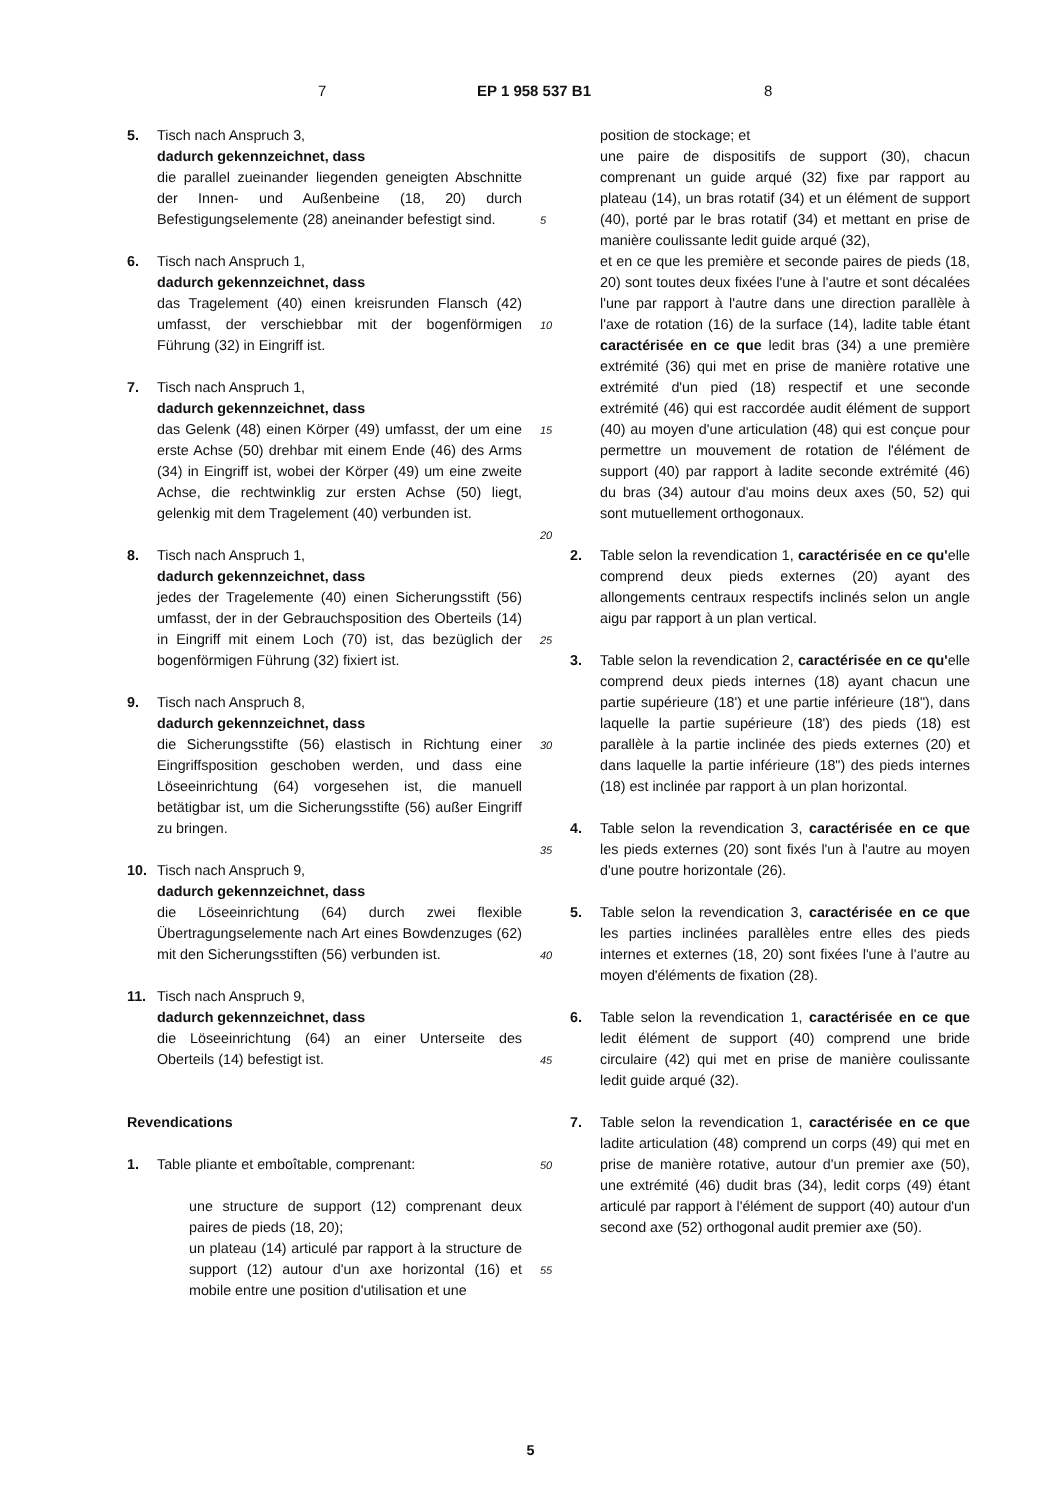7 EP 1 958 537 B1 8
5. Tisch nach Anspruch 3,
dadurch gekennzeichnet, dass
die parallel zueinander liegenden geneigten Abschnitte der Innen- und Außenbeine (18, 20) durch Befestigungselemente (28) aneinander befestigt sind.
6. Tisch nach Anspruch 1,
dadurch gekennzeichnet, dass
das Tragelement (40) einen kreisrunden Flansch (42) umfasst, der verschiebbar mit der bogenförmigen Führung (32) in Eingriff ist.
7. Tisch nach Anspruch 1,
dadurch gekennzeichnet, dass
das Gelenk (48) einen Körper (49) umfasst, der um eine erste Achse (50) drehbar mit einem Ende (46) des Arms (34) in Eingriff ist, wobei der Körper (49) um eine zweite Achse, die rechtwinklig zur ersten Achse (50) liegt, gelenkig mit dem Tragelement (40) verbunden ist.
8. Tisch nach Anspruch 1,
dadurch gekennzeichnet, dass
jedes der Tragelemente (40) einen Sicherungsstift (56) umfasst, der in der Gebrauchsposition des Oberteils (14) in Eingriff mit einem Loch (70) ist, das bezüglich der bogenförmigen Führung (32) fixiert ist.
9. Tisch nach Anspruch 8,
dadurch gekennzeichnet, dass
die Sicherungsstifte (56) elastisch in Richtung einer Eingriffsposition geschoben werden, und dass eine Löseeinrichtung (64) vorgesehen ist, die manuell betätigbar ist, um die Sicherungsstifte (56) außer Eingriff zu bringen.
10. Tisch nach Anspruch 9,
dadurch gekennzeichnet, dass
die Löseeinrichtung (64) durch zwei flexible Übertragungselemente nach Art eines Bowdenzuges (62) mit den Sicherungsstiften (56) verbunden ist.
11. Tisch nach Anspruch 9,
dadurch gekennzeichnet, dass
die Löseeinrichtung (64) an einer Unterseite des Oberteils (14) befestigt ist.
Revendications
1. Table pliante et emboîtable, comprenant:
une structure de support (12) comprenant deux paires de pieds (18, 20);
un plateau (14) articulé par rapport à la structure de support (12) autour d'un axe horizontal (16) et mobile entre une position d'utilisation et une
5
10
15
20
25
30
35
40
45
50
55
position de stockage; et
une paire de dispositifs de support (30), chacun comprenant un guide arqué (32) fixe par rapport au plateau (14), un bras rotatif (34) et un élément de support (40), porté par le bras rotatif (34) et mettant en prise de manière coulissante ledit guide arqué (32),
et en ce que les première et seconde paires de pieds (18, 20) sont toutes deux fixées l'une à l'autre et sont décalées l'une par rapport à l'autre dans une direction parallèle à l'axe de rotation (16) de la surface (14), ladite table étant caractérisée en ce que ledit bras (34) a une première extrémité (36) qui met en prise de manière rotative une extrémité d'un pied (18) respectif et une seconde extrémité (46) qui est raccordée audit élément de support (40) au moyen d'une articulation (48) qui est conçue pour permettre un mouvement de rotation de l'élément de support (40) par rapport à ladite seconde extrémité (46) du bras (34) autour d'au moins deux axes (50, 52) qui sont mutuellement orthogonaux.
2. Table selon la revendication 1, caractérisée en ce qu'elle comprend deux pieds externes (20) ayant des allongements centraux respectifs inclinés selon un angle aigu par rapport à un plan vertical.
3. Table selon la revendication 2, caractérisée en ce qu'elle comprend deux pieds internes (18) ayant chacun une partie supérieure (18') et une partie inférieure (18"), dans laquelle la partie supérieure (18') des pieds (18) est parallèle à la partie inclinée des pieds externes (20) et dans laquelle la partie inférieure (18") des pieds internes (18) est inclinée par rapport à un plan horizontal.
4. Table selon la revendication 3, caractérisée en ce que les pieds externes (20) sont fixés l'un à l'autre au moyen d'une poutre horizontale (26).
5. Table selon la revendication 3, caractérisée en ce que les parties inclinées parallèles entre elles des pieds internes et externes (18, 20) sont fixées l'une à l'autre au moyen d'éléments de fixation (28).
6. Table selon la revendication 1, caractérisée en ce que ledit élément de support (40) comprend une bride circulaire (42) qui met en prise de manière coulissante ledit guide arqué (32).
7. Table selon la revendication 1, caractérisée en ce que ladite articulation (48) comprend un corps (49) qui met en prise de manière rotative, autour d'un premier axe (50), une extrémité (46) dudit bras (34), ledit corps (49) étant articulé par rapport à l'élément de support (40) autour d'un second axe (52) orthogonal audit premier axe (50).
5